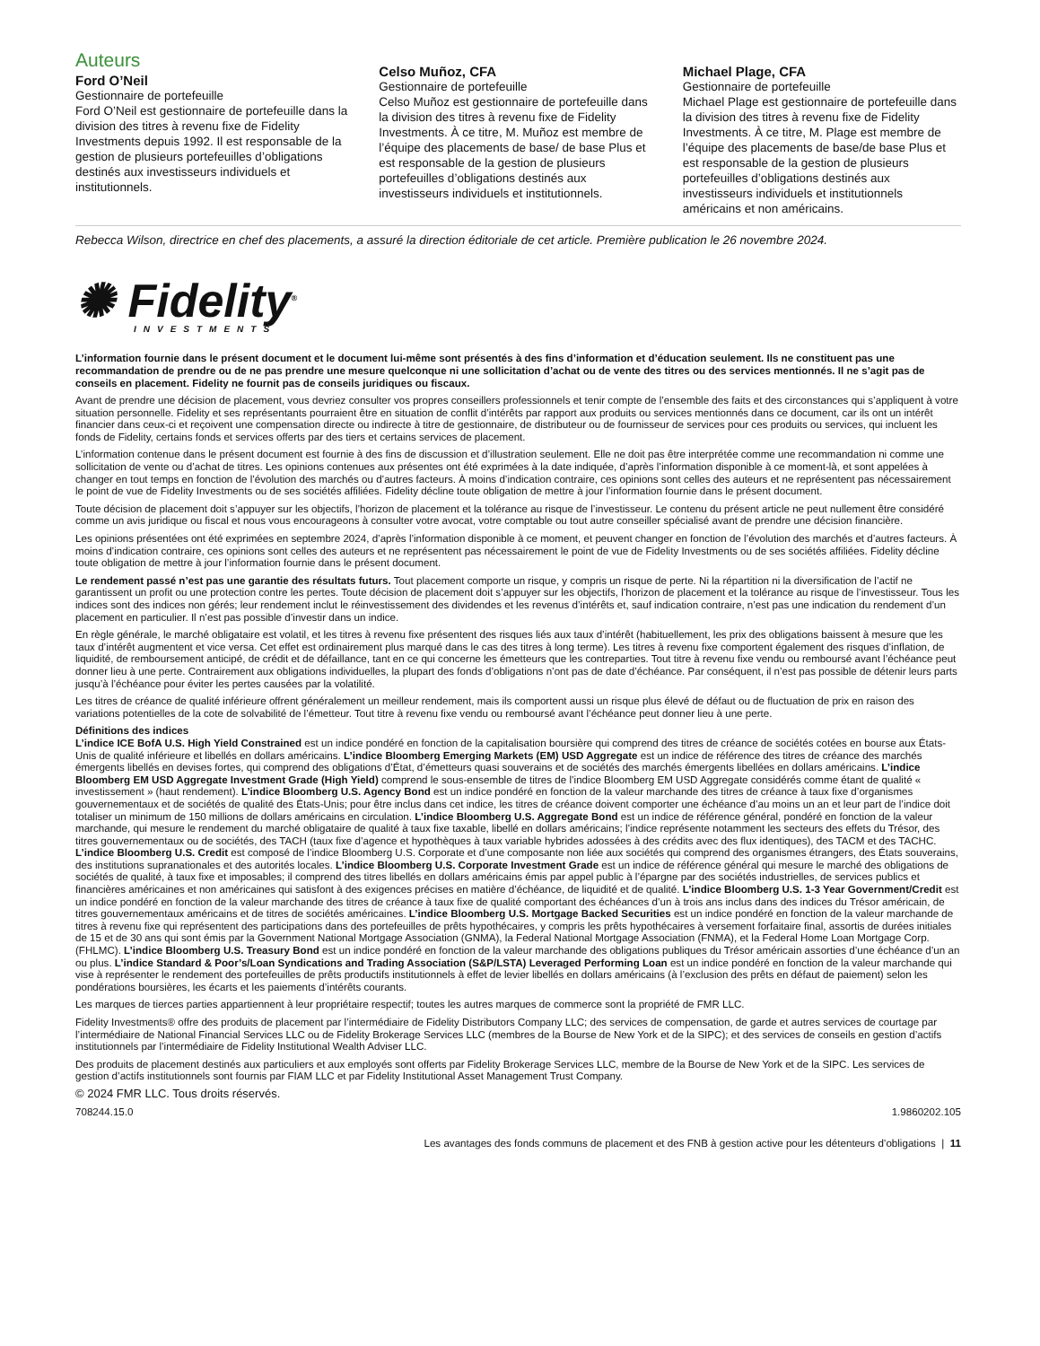Auteurs
Ford O’Neil
Gestionnaire de portefeuille
Ford O’Neil est gestionnaire de portefeuille dans la division des titres à revenu fixe de Fidelity Investments depuis 1992. Il est responsable de la gestion de plusieurs portefeuilles d’obligations destinés aux investisseurs individuels et institutionnels.
Celso Muñoz, CFA
Gestionnaire de portefeuille
Celso Muñoz est gestionnaire de portefeuille dans la division des titres à revenu fixe de Fidelity Investments. À ce titre, M. Muñoz est membre de l’équipe des placements de base/ de base Plus et est responsable de la gestion de plusieurs portefeuilles d’obligations destinés aux investisseurs individuels et institutionnels.
Michael Plage, CFA
Gestionnaire de portefeuille
Michael Plage est gestionnaire de portefeuille dans la division des titres à revenu fixe de Fidelity Investments. À ce titre, M. Plage est membre de l’équipe des placements de base/de base Plus et est responsable de la gestion de plusieurs portefeuilles d’obligations destinés aux investisseurs individuels et institutionnels américains et non américains.
Rebecca Wilson, directrice en chef des placements, a assuré la direction éditoriale de cet article. Première publication le 26 novembre 2024.
✺ Fidelity<sup>®</sup>
INVESTMENTS
L’information fournie dans le présent document et le document lui-même sont présentés à des fins d’information et d’éducation seulement. Ils ne constituent pas une recommandation de prendre ou de ne pas prendre une mesure quelconque ni une sollicitation d’achat ou de vente des titres ou des services mentionnés. Il ne s’agit pas de conseils en placement. Fidelity ne fournit pas de conseils juridiques ou fiscaux.
Avant de prendre une décision de placement, vous devriez consulter vos propres conseillers professionnels et tenir compte de l’ensemble des faits et des circonstances qui s’appliquent à votre situation personnelle. Fidelity et ses représentants pourraient être en situation de conflit d’intérêts par rapport aux produits ou services mentionnés dans ce document, car ils ont un intérêt financier dans ceux-ci et reçoivent une compensation directe ou indirecte à titre de gestionnaire, de distributeur ou de fournisseur de services pour ces produits ou services, qui incluent les fonds de Fidelity, certains fonds et services offerts par des tiers et certains services de placement.
L’information contenue dans le présent document est fournie à des fins de discussion et d’illustration seulement. Elle ne doit pas être interprétée comme une recommandation ni comme une sollicitation de vente ou d’achat de titres. Les opinions contenues aux présentes ont été exprimées à la date indiquée, d’après l’information disponible à ce moment-là, et sont appelées à changer en tout temps en fonction de l’évolution des marchés ou d’autres facteurs. À moins d’indication contraire, ces opinions sont celles des auteurs et ne représentent pas nécessairement le point de vue de Fidelity Investments ou de ses sociétés affiliées. Fidelity décline toute obligation de mettre à jour l’information fournie dans le présent document.
Toute décision de placement doit s’appuyer sur les objectifs, l’horizon de placement et la tolérance au risque de l’investisseur. Le contenu du présent article ne peut nullement être considéré comme un avis juridique ou fiscal et nous vous encourageons à consulter votre avocat, votre comptable ou tout autre conseiller spécialisé avant de prendre une décision financière.
Les opinions présentées ont été exprimées en septembre 2024, d’après l’information disponible à ce moment, et peuvent changer en fonction de l’évolution des marchés et d’autres facteurs. À moins d’indication contraire, ces opinions sont celles des auteurs et ne représentent pas nécessairement le point de vue de Fidelity Investments ou de ses sociétés affiliées. Fidelity décline toute obligation de mettre à jour l’information fournie dans le présent document.
Le rendement passé n’est pas une garantie des résultats futurs. Tout placement comporte un risque, y compris un risque de perte. Ni la répartition ni la diversification de l’actif ne garantissent un profit ou une protection contre les pertes. Toute décision de placement doit s’appuyer sur les objectifs, l’horizon de placement et la tolérance au risque de l’investisseur. Tous les indices sont des indices non gérés; leur rendement inclut le réinvestissement des dividendes et les revenus d’intérêts et, sauf indication contraire, n’est pas une indication du rendement d’un placement en particulier. Il n’est pas possible d’investir dans un indice.
En règle générale, le marché obligataire est volatil, et les titres à revenu fixe présentent des risques liés aux taux d’intérêt (habituellement, les prix des obligations baissent à mesure que les taux d’intérêt augmentent et vice versa. Cet effet est ordinairement plus marqué dans le cas des titres à long terme). Les titres à revenu fixe comportent également des risques d’inflation, de liquidité, de remboursement anticipé, de crédit et de défaillance, tant en ce qui concerne les émetteurs que les contreparties. Tout titre à revenu fixe vendu ou remboursé avant l’échéance peut donner lieu à une perte. Contrairement aux obligations individuelles, la plupart des fonds d’obligations n’ont pas de date d’échéance. Par conséquent, il n’est pas possible de détenir leurs parts jusqu’à l’échéance pour éviter les pertes causées par la volatilité.
Les titres de créance de qualité inférieure offrent généralement un meilleur rendement, mais ils comportent aussi un risque plus élevé de défaut ou de fluctuation de prix en raison des variations potentielles de la cote de solvabilité de l’émetteur. Tout titre à revenu fixe vendu ou remboursé avant l’échéance peut donner lieu à une perte.
Définitions des indices
L’indice ICE BofA U.S. High Yield Constrained est un indice pondéré en fonction de la capitalisation boursière qui comprend des titres de créance de sociétés cotées en bourse aux États-Unis de qualité inférieure et libellés en dollars américains. L’indice Bloomberg Emerging Markets (EM) USD Aggregate est un indice de référence des titres de créance des marchés émergents libellés en devises fortes, qui comprend des obligations d’État, d’émetteurs quasi souverains et de sociétés des marchés émergents libellées en dollars américains. L’indice Bloomberg EM USD Aggregate Investment Grade (High Yield) comprend le sous-ensemble de titres de l’indice Bloomberg EM USD Aggregate considérés comme étant de qualité « investissement » (haut rendement). L’indice Bloomberg U.S. Agency Bond est un indice pondéré en fonction de la valeur marchande des titres de créance à taux fixe d’organismes gouvernementaux et de sociétés de qualité des États-Unis; pour être inclus dans cet indice, les titres de créance doivent comporter une échéance d’au moins un an et leur part de l’indice doit totaliser un minimum de 150 millions de dollars américains en circulation. L’indice Bloomberg U.S. Aggregate Bond est un indice de référence général, pondéré en fonction de la valeur marchande, qui mesure le rendement du marché obligataire de qualité à taux fixe taxable, libellé en dollars américains; l’indice représente notamment les secteurs des effets du Trésor, des titres gouvernementaux ou de sociétés, des TACH (taux fixe d’agence et hypothèques à taux variable hybrides adossées à des crédits avec des flux identiques), des TACM et des TACHC. L’indice Bloomberg U.S. Credit est composé de l’indice Bloomberg U.S. Corporate et d’une composante non liée aux sociétés qui comprend des organismes étrangers, des États souverains, des institutions supranationales et des autorités locales. L’indice Bloomberg U.S. Corporate Investment Grade est un indice de référence général qui mesure le marché des obligations de sociétés de qualité, à taux fixe et imposables; il comprend des titres libellés en dollars américains émis par appel public à l’épargne par des sociétés industrielles, de services publics et financières américaines et non américaines qui satisfont à des exigences précises en matière d’échéance, de liquidité et de qualité. L’indice Bloomberg U.S. 1-3 Year Government/Credit est un indice pondéré en fonction de la valeur marchande des titres de créance à taux fixe de qualité comportant des échéances d’un à trois ans inclus dans des indices du Trésor américain, de titres gouvernementaux américains et de titres de sociétés américaines. L’indice Bloomberg U.S. Mortgage Backed Securities est un indice pondéré en fonction de la valeur marchande de titres à revenu fixe qui représentent des participations dans des portefeuilles de prêts hypothécaires, y compris les prêts hypothécaires à versement forfaitaire final, assortis de durées initiales de 15 et de 30 ans qui sont émis par la Government National Mortgage Association (GNMA), la Federal National Mortgage Association (FNMA), et la Federal Home Loan Mortgage Corp. (FHLMC). L’indice Bloomberg U.S. Treasury Bond est un indice pondéré en fonction de la valeur marchande des obligations publiques du Trésor américain assorties d’une échéance d’un an ou plus. L’indice Standard & Poor’s/Loan Syndications and Trading Association (S&P/LSTA) Leveraged Performing Loan est un indice pondéré en fonction de la valeur marchande qui vise à représenter le rendement des portefeuilles de prêts productifs institutionnels à effet de levier libellés en dollars américains (à l’exclusion des prêts en défaut de paiement) selon les pondérations boursières, les écarts et les paiements d’intérêts courants.
Les marques de tierces parties appartiennent à leur propriétaire respectif; toutes les autres marques de commerce sont la propriété de FMR LLC.
Fidelity Investments® offre des produits de placement par l’intermédiaire de Fidelity Distributors Company LLC; des services de compensation, de garde et autres services de courtage par l’intermédiaire de National Financial Services LLC ou de Fidelity Brokerage Services LLC (membres de la Bourse de New York et de la SIPC); et des services de conseils en gestion d’actifs institutionnels par l’intermédiaire de Fidelity Institutional Wealth Adviser LLC.
Des produits de placement destinés aux particuliers et aux employés sont offerts par Fidelity Brokerage Services LLC, membre de la Bourse de New York et de la SIPC. Les services de gestion d’actifs institutionnels sont fournis par FIAM LLC et par Fidelity Institutional Asset Management Trust Company.
© 2024 FMR LLC. Tous droits réservés.
708244.15.0 1.9860202.105
Les avantages des fonds communs de placement et des FNB à gestion active pour les détenteurs d’obligations | 11